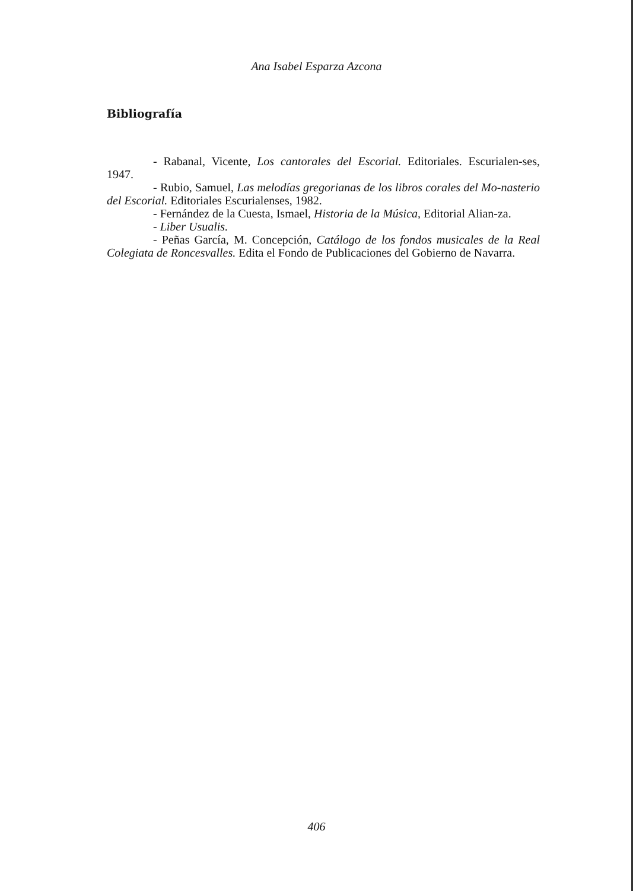Ana Isabel Esparza Azcona
Bibliografía
- Rabanal, Vicente, Los cantorales del Escorial. Editoriales. Escurialen-ses, 1947.
- Rubio, Samuel, Las melodías gregorianas de los libros corales del Mo-nasterio del Escorial. Editoriales Escurialenses, 1982.
- Fernández de la Cuesta, Ismael, Historia de la Música, Editorial Alian-za.
- Liber Usualis.
- Peñas García, M. Concepción, Catálogo de los fondos musicales de la Real Colegiata de Roncesvalles. Edita el Fondo de Publicaciones del Gobierno de Navarra.
406